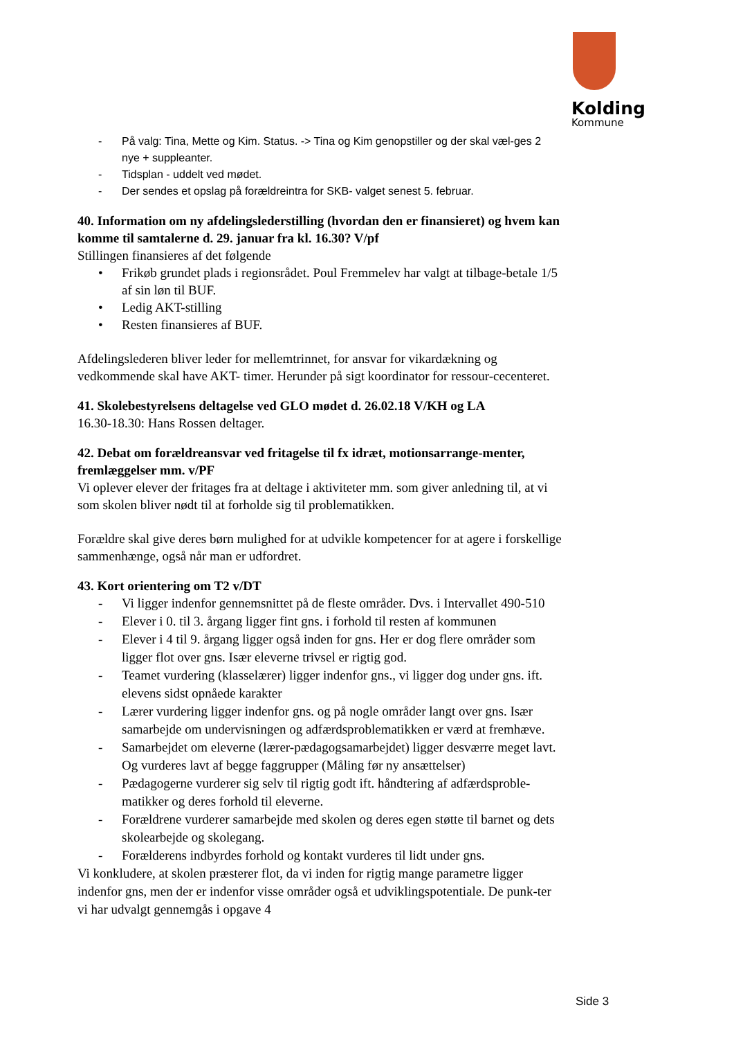Kolding
Kommune
- På valg: Tina, Mette og Kim. Status. -> Tina og Kim genopstiller og der skal væl-ges 2 nye + suppleanter.
- Tidsplan - uddelt ved mødet.
- Der sendes et opslag på forældreintra for SKB- valget senest 5. februar.
40. Information om ny afdelingslederstilling (hvordan den er finansieret) og hvem kan komme til samtalerne d. 29. januar fra kl. 16.30? V/pf
Stillingen finansieres af det følgende
• Frikøb grundet plads i regionsrådet. Poul Fremmelev har valgt at tilbage-betale 1/5 af sin løn til BUF.
• Ledig AKT-stilling
• Resten finansieres af BUF.
Afdelingslederen bliver leder for mellemtrinnet, for ansvar for vikardækning og vedkommende skal have AKT- timer. Herunder på sigt koordinator for ressour-cecenteret.
41. Skolebestyrelsens deltagelse ved GLO mødet d. 26.02.18 V/KH og LA
16.30-18.30: Hans Rossen deltager.
42. Debat om forældreansvar ved fritagelse til fx idræt, motionsarrange-menter, fremlæggelser mm. v/PF
Vi oplever elever der fritages fra at deltage i aktiviteter mm. som giver anledning til, at vi som skolen bliver nødt til at forholde sig til problematikken.
Forældre skal give deres børn mulighed for at udvikle kompetencer for at agere i forskellige sammenhænge, også når man er udfordret.
43. Kort orientering om T2 v/DT
- Vi ligger indenfor gennemsnittet på de fleste områder. Dvs. i Intervallet 490-510
- Elever i 0. til 3. årgang ligger fint gns. i forhold til resten af kommunen
- Elever i 4 til 9. årgang ligger også inden for gns. Her er dog flere områder som ligger flot over gns. Især eleverne trivsel er rigtig god.
- Teamet vurdering (klasselærer) ligger indenfor gns., vi ligger dog under gns. ift. elevens sidst opnåede karakter
- Lærer vurdering ligger indenfor gns. og på nogle områder langt over gns. Især samarbejde om undervisningen og adfærdsproblematikken er værd at fremhæve.
- Samarbejdet om eleverne (lærer-pædagogsamarbejdet) ligger desværre meget lavt. Og vurderes lavt af begge faggrupper (Måling før ny ansættelser)
- Pædagogerne vurderer sig selv til rigtig godt ift. håndtering af adfærdsproble-matikker og deres forhold til eleverne.
- Forældrene vurderer samarbejde med skolen og deres egen støtte til barnet og dets skolearbejde og skolegang.
- Forælderens indbyrdes forhold og kontakt vurderes til lidt under gns.
Vi konkludere, at skolen præsterer flot, da vi inden for rigtig mange parametre ligger indenfor gns, men der er indenfor visse områder også et udviklingspotentiale. De punk-ter vi har udvalgt gennemgås i opgave 4
Side 3